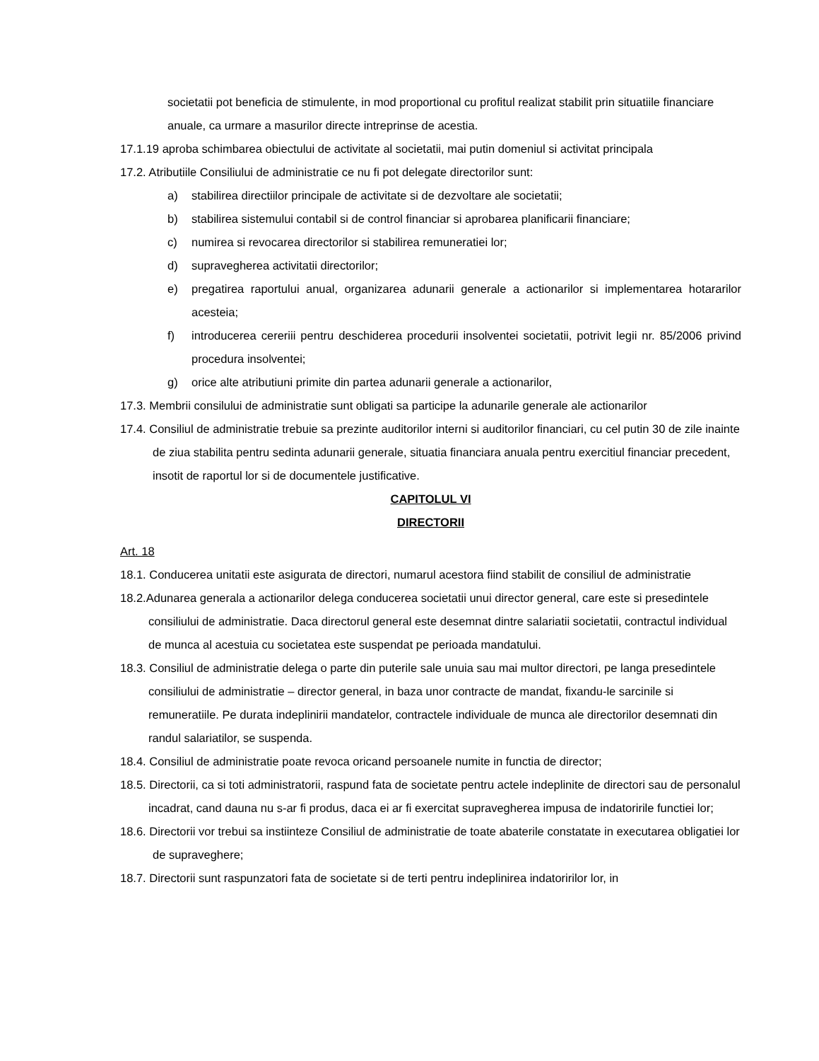societatii pot beneficia de stimulente, in mod proportional cu profitul realizat stabilit prin situatiile financiare anuale, ca urmare a masurilor directe intreprinse de acestia.
17.1.19 aproba schimbarea obiectului de activitate al societatii, mai putin domeniul si activitat principala
17.2. Atributiile Consiliului de administratie ce nu fi pot delegate directorilor sunt:
a) stabilirea directiilor principale de activitate si de dezvoltare ale societatii;
b) stabilirea sistemului contabil si de control financiar si aprobarea planificarii financiare;
c) numirea si revocarea directorilor si stabilirea remuneratiei lor;
d) supravegherea activitatii directorilor;
e) pregatirea raportului anual, organizarea adunarii generale a actionarilor si implementarea hotararilor acesteia;
f) introducerea cereriii pentru deschiderea procedurii insolventei societatii, potrivit legii nr. 85/2006 privind procedura insolventei;
g) orice alte atributiuni primite din partea adunarii generale a actionarilor,
17.3. Membrii consilului de administratie sunt obligati sa participe la adunarile generale ale actionarilor
17.4. Consiliul de administratie trebuie sa prezinte auditorilor interni si auditorilor financiari, cu cel putin 30 de zile inainte de ziua stabilita pentru sedinta adunarii generale, situatia financiara anuala pentru exercitiul financiar precedent, insotit de raportul lor si de documentele justificative.
CAPITOLUL VI
DIRECTORII
Art. 18
18.1. Conducerea unitatii este asigurata de directori, numarul acestora fiind stabilit de consiliul de administratie
18.2.Adunarea generala a actionarilor delega conducerea societatii unui director general, care este si presedintele consiliului de administratie. Daca directorul general este desemnat dintre salariatii societatii, contractul individual de munca al acestuia cu societatea este suspendat pe perioada mandatului.
18.3. Consiliul de administratie delega o parte din puterile sale unuia sau mai multor directori, pe langa presedintele consiliului de administratie – director general, in baza unor contracte de mandat, fixandu-le sarcinile si remuneratiile. Pe durata indeplinirii mandatelor, contractele individuale de munca ale directorilor desemnati din randul salariatilor, se suspenda.
18.4. Consiliul de administratie poate revoca oricand persoanele numite in functia de director;
18.5. Directorii, ca si toti administratorii, raspund fata de societate pentru actele indeplinite de directori sau de personalul incadrat, cand dauna nu s-ar fi produs, daca ei ar fi exercitat supravegherea impusa de indatoririle functiei lor;
18.6. Directorii vor trebui sa instiinteze Consiliul de administratie de toate abaterile constatate in executarea obligatiei lor de supraveghere;
18.7. Directorii sunt raspunzatori fata de societate si de terti pentru indeplinirea indatoririlor lor, in